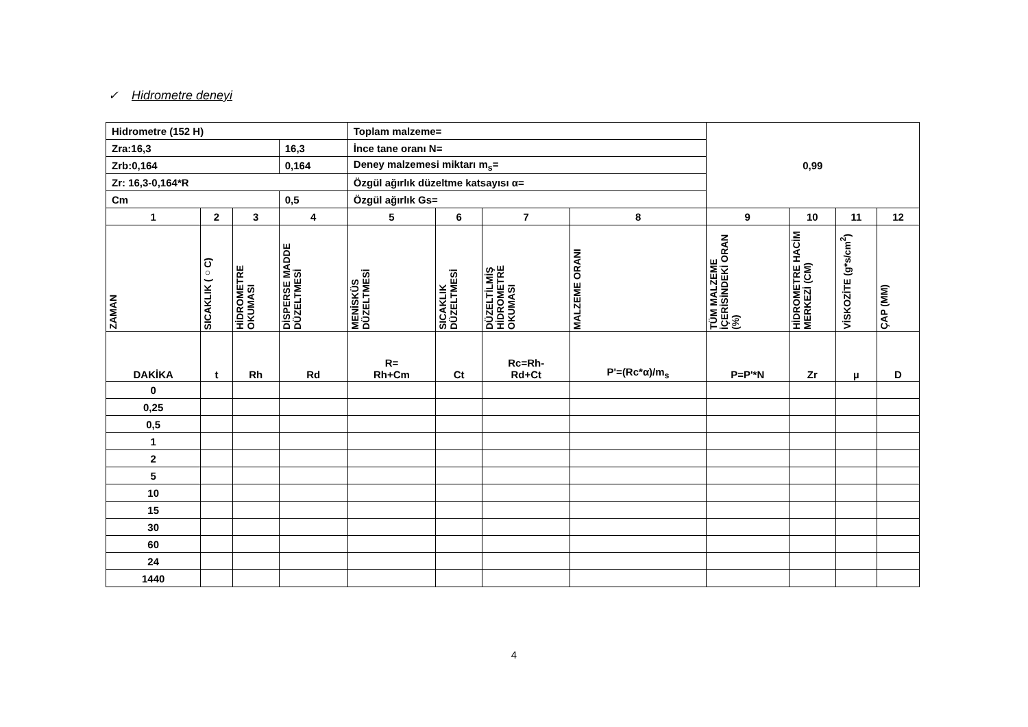✓ Hidrometre deneyi
| Hidrometre (152 H) | | | | Toplam malzeme= | | | | 0,99 | | | |
| Zra:16,3 | | | 16,3 | İnce tane oranı N= | | | | | | | |
| Zrb:0,164 | | | 0,164 | Deney malzemesi miktarı m<sub>s</sub>= | | | | | | | |
| Zr: 16,3-0,164*R | | | | Özgül ağırlık düzeltme katsayısı α= | | | | | | | |
| Cm | | | 0,5 | Özgül ağırlık Gs= | | | | | | | |
| 1 | 2 | 3 | 4 | 5 | 6 | 7 | 8 | 9 | 10 | 11 | 12 |
| ZAMAN | SICAKLIK (○C) | HİDROMETRE OKUMASI | DİSPERSE MADDE DÜZELTMESİ | MENİSKÜS DÜZELTMESİ | SICAKLIK DÜZELTMESİ | DÜZELTİLMİŞ HİDROMETRE OKUMASI | MALZEME ORANI | TÜM MALZEME İÇERİSİNDEKİ ORAN (%) | HİDROMETRE HACİM MERKEZİ (CM) | VİSKOZİTE (g*s/cm<sup>2</sup>) | ÇAP (MM) |
| DAKİKA | t | Rh | Rd | R= Rh+Cm | Ct | Rc=Rh- Rd+Ct | P'=(Rc*α)/m<sub>s</sub> | P=P'*N | Zr | µ | D |
| 0 | | | | | | | | | | | |
| 0,25 | | | | | | | | | | | |
| 0,5 | | | | | | | | | | | |
| 1 | | | | | | | | | | | |
| 2 | | | | | | | | | | | |
| 5 | | | | | | | | | | | |
| 10 | | | | | | | | | | | |
| 15 | | | | | | | | | | | |
| 30 | | | | | | | | | | | |
| 60 | | | | | | | | | | | |
| 24 | | | | | | | | | | | |
| 1440 | | | | | | | | | | | |
4